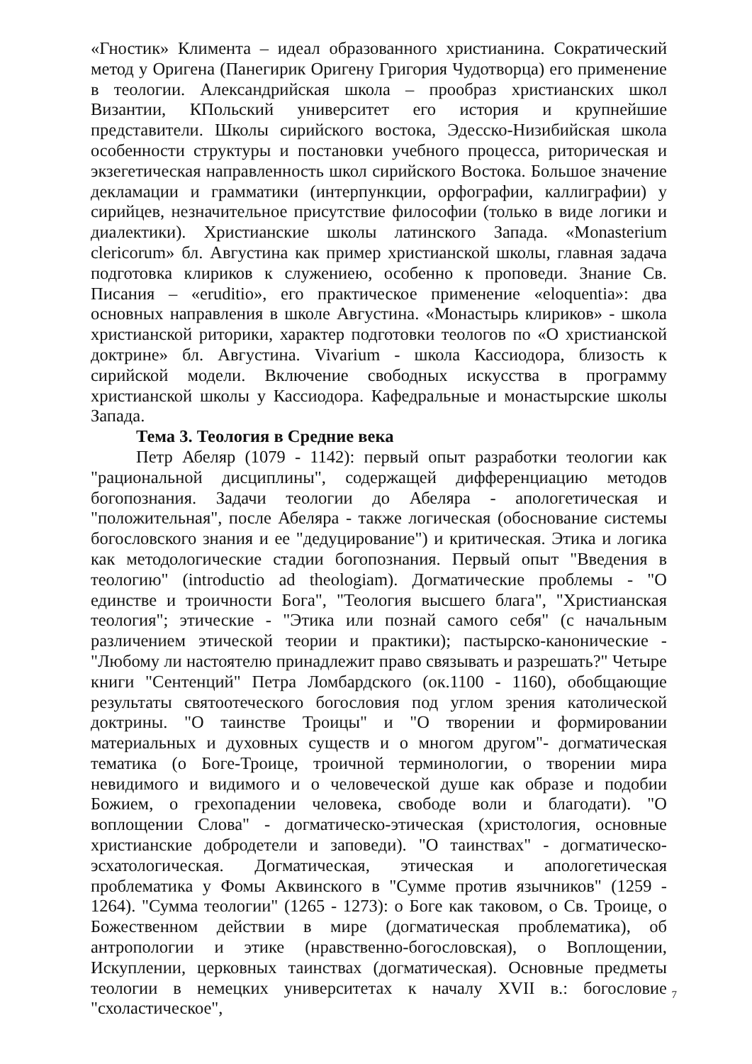«Гностик» Климента – идеал образованного христианина. Сократический метод у Оригена (Панегирик Оригену Григория Чудотворца) его применение в теологии. Александрийская школа – прообраз христианских школ Византии, КПольский университет его история и крупнейшие представители. Школы сирийского востока, Эдесско-Низибийская школа особенности структуры и постановки учебного процесса, риторическая и экзегетическая направленность школ сирийского Востока. Большое значение декламации и грамматики (интерпункции, орфографии, каллиграфии) у сирийцев, незначительное присутствие философии (только в виде логики и диалектики). Христианские школы латинского Запада. «Monasterium clericorum» бл. Августина как пример христианской школы, главная задача подготовка клириков к служениею, особенно к проповеди. Знание Св. Писания – «eruditio», его практическое применение «eloquentia»: два основных направления в школе Августина. «Монастырь клириков» - школа христианской риторики, характер подготовки теологов по «О христианской доктрине» бл. Августина. Vivarium - школа Кассиодора, близость к сирийской модели. Включение свободных искусства в программу христианской школы у Кассиодора. Кафедральные и монастырские школы Запада.
Тема 3. Теология в Средние века
Петр Абеляр (1079 - 1142): первый опыт разработки теологии как "рациональной дисциплины", содержащей дифференциацию методов богопознания. Задачи теологии до Абеляра - апологетическая и "положительная", после Абеляра - также логическая (обоснование системы богословского знания и ее "дедуцирование") и критическая. Этика и логика как методологические стадии богопознания. Первый опыт "Введения в теологию" (introductio ad theologiam). Догматические проблемы - "О единстве и троичности Бога", "Теология высшего блага", "Христианская теология"; этические - "Этика или познай самого себя" (с начальным различением этической теории и практики); пастырско-канонические - "Любому ли настоятелю принадлежит право связывать и разрешать?" Четыре книги "Сентенций" Петра Ломбардского (ок.1100 - 1160), обобщающие результаты святоотеческого богословия под углом зрения католической доктрины. "О таинстве Троицы" и "О творении и формировании материальных и духовных существ и о многом другом"- догматическая тематика (о Боге-Троице, троичной терминологии, о творении мира невидимого и видимого и о человеческой душе как образе и подобии Божием, о грехопадении человека, свободе воли и благодати). "О воплощении Слова" - догматическо-этическая (христология, основные христианские добродетели и заповеди). "О таинствах" - догматическо-эсхатологическая. Догматическая, этическая и апологетическая проблематика у Фомы Аквинского в "Сумме против язычников" (1259 - 1264). "Сумма теологии" (1265 - 1273): о Боге как таковом, о Св. Троице, о Божественном действии в мире (догматическая проблематика), об антропологии и этике (нравственно-богословская), о Воплощении, Искуплении, церковных таинствах (догматическая). Основные предметы теологии в немецких университетах к началу XVII в.: богословие "схоластическое",
7